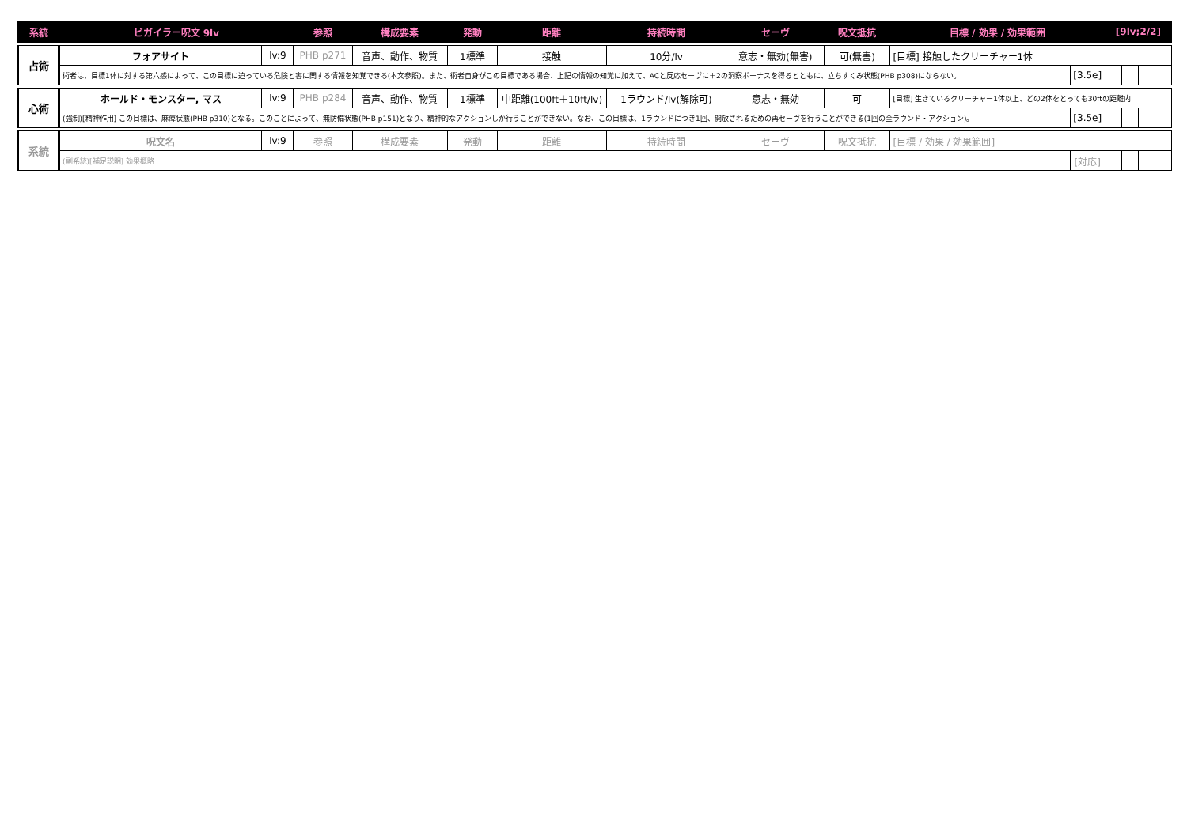| 系統 | ビガイラー呪文 9lv | | 参照 | 構成要素 | 発動 | 距離 | 持続時間 | セーヴ | 呪文抵抗 | 目標 / 効果 / 効果範囲 | | [9lv;2/2] | | | |
| --- | --- | --- | --- | --- | --- | --- | --- | --- | --- | --- | --- | --- | --- | --- | --- |
| 占術 | フォアサイト | lv:9 | PHB p271 | 音声、動作、物質 | 1標準 | 接触 | 10分/lv | 意志・無効(無害) | 可(無害) | [目標] 接触したクリーチャー1体 | | | | | |
| | 術者は、目標1体に対する第六感によって、この目標に迫っている危険と害に関する情報を知覚できる(本文参照)。また、術者自身がこの目標である場合、上記の情報の知覚に加えて、ACと反応セーヴに＋2の洞察ボーナスを得るとともに、立ちすくみ状態(PHB p308)にならない。 | | | | | | | | | | [3.5e] | | | | |
| 心術 | ホールド・モンスター, マス | lv:9 | PHB p284 | 音声、動作、物質 | 1標準 | 中距離(100ft＋10ft/lv) | 1ラウンド/lv(解除可) | 意志・無効 | 可 | [目標] 生きているクリーチャー1体以上、どの2体をとっても30ftの距離内 | | | | | |
| | (強制)[精神作用] この目標は、麻痺状態(PHB p310)となる。このことによって、無防備状態(PHB p151)となり、精神的なアクションしか行うことができない。なお、この目標は、1ラウンドにつき1回、開放されるための再セーヴを行うことができる(1回の全ラウンド・アクション)。 | | | | | | | | | | [3.5e] | | | | |
| 系統 | 呪文名 | lv:9 | 参照 | 構成要素 | 発動 | 距離 | 持続時間 | セーヴ | 呪文抵抗 | [目標 / 効果 / 効果範囲] | | | | | |
| | (副系統)[補足説明] 効果概略 | | | | | | | | | | [対応] | | | | |